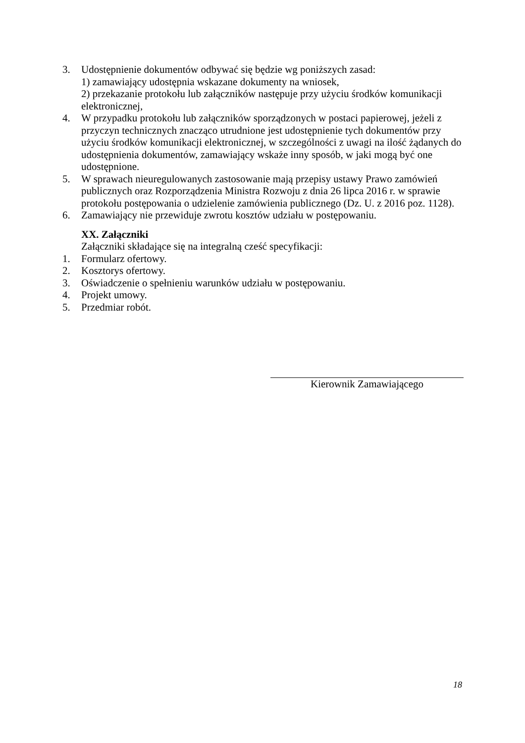3. Udostępnienie dokumentów odbywać się będzie wg poniższych zasad:
1) zamawiający udostępnia wskazane dokumenty na wniosek,
2) przekazanie protokołu lub załączników następuje przy użyciu środków komunikacji elektronicznej,
4. W przypadku protokołu lub załączników sporządzonych w postaci papierowej, jeżeli z przyczyn technicznych znacząco utrudnione jest udostępnienie tych dokumentów przy użyciu środków komunikacji elektronicznej, w szczególności z uwagi na ilość żądanych do udostępnienia dokumentów, zamawiający wskaże inny sposób, w jaki mogą być one udostępnione.
5. W sprawach nieuregulowanych zastosowanie mają przepisy ustawy Prawo zamówień publicznych oraz Rozporządzenia Ministra Rozwoju z dnia 26 lipca 2016 r. w sprawie protokołu postępowania o udzielenie zamówienia publicznego (Dz. U. z 2016 poz. 1128).
6. Zamawiający nie przewiduje zwrotu kosztów udziału w postępowaniu.
XX. Załączniki
Załączniki składające się na integralną cześć specyfikacji:
1. Formularz ofertowy.
2. Kosztorys ofertowy.
3. Oświadczenie o spełnieniu warunków udziału w postępowaniu.
4. Projekt umowy.
5. Przedmiar robót.
Kierownik Zamawiającego
18